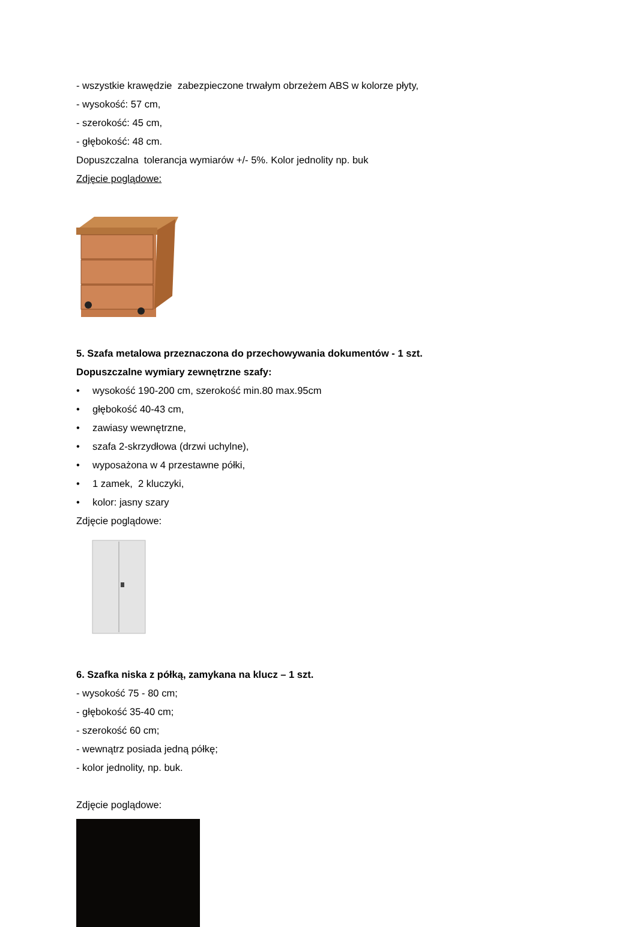- wszystkie krawędzie zabezpieczone trwałym obrzeżem ABS w kolorze płyty,
- wysokość: 57 cm,
- szerokość: 45 cm,
- głębokość: 48 cm.
Dopuszczalna tolerancja wymiarów +/- 5%. Kolor jednolity np. buk
Zdjęcie poglądowe:
5. Szafa metalowa przeznaczona do przechowywania dokumentów - 1 szt.
Dopuszczalne wymiary zewnętrzne szafy:
• wysokość 190-200 cm, szerokość min.80 max.95cm
• głębokość 40-43 cm,
• zawiasy wewnętrzne,
• szafa 2-skrzydłowa (drzwi uchylne),
• wyposażona w 4 przestawne półki,
• 1 zamek, 2 kluczyki,
• kolor: jasny szary
Zdjęcie poglądowe:
6. Szafka niska z półką, zamykana na klucz – 1 szt.
- wysokość 75 - 80 cm;
- głębokość 35-40 cm;
- szerokość 60 cm;
- wewnątrz posiada jedną półkę;
- kolor jednolity, np. buk.
Zdjęcie poglądowe: